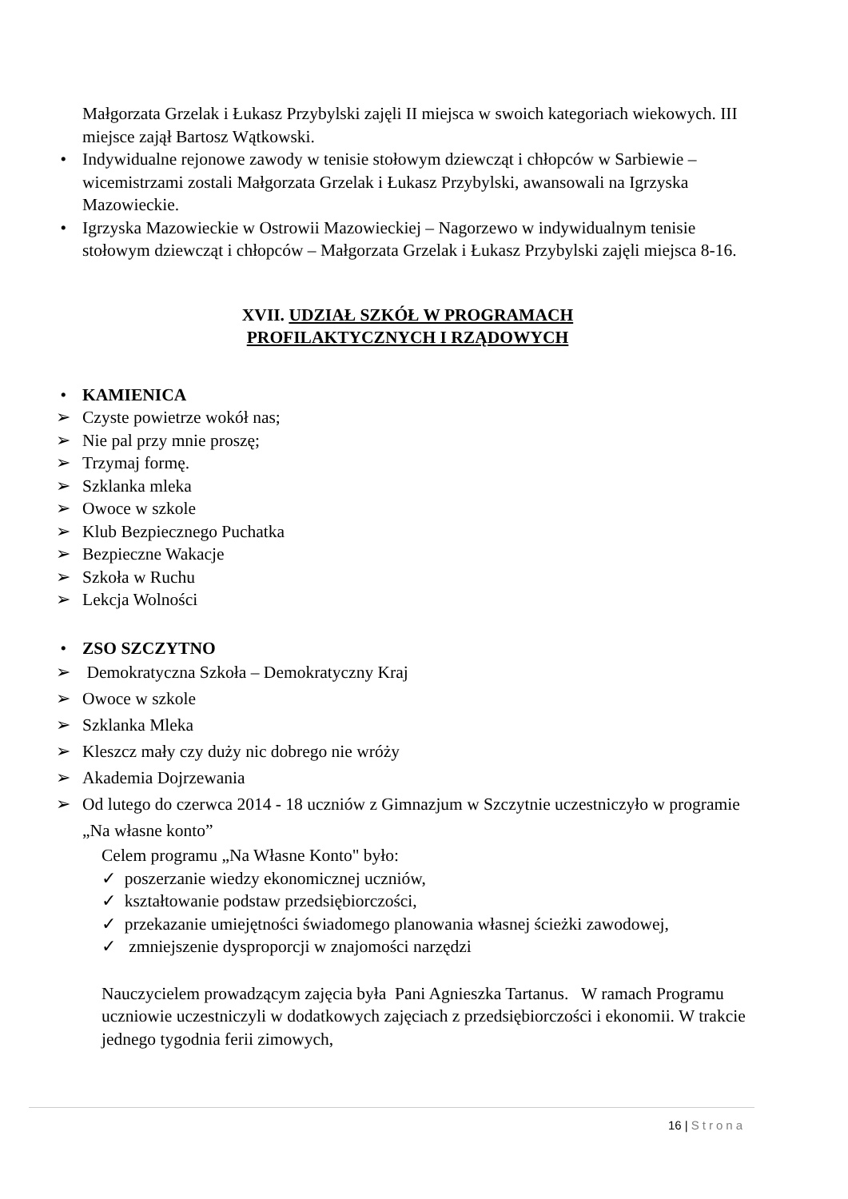Małgorzata Grzelak i Łukasz Przybylski zajęli II miejsca w swoich kategoriach wiekowych. III miejsce zajął Bartosz Wątkowski.
• Indywidualne rejonowe zawody w tenisie stołowym dziewcząt i chłopców w Sarbiewie – wicemistrzami zostali Małgorzata Grzelak i Łukasz Przybylski, awansowali na Igrzyska Mazowieckie.
• Igrzyska Mazowieckie w Ostrowii Mazowieckiej – Nagorzewo w indywidualnym tenisie stołowym dziewcząt i chłopców – Małgorzata Grzelak i Łukasz Przybylski zajęli miejsca 8-16.
XVII. UDZIAŁ SZKÓŁ W PROGRAMACH
PROFILAKTYCZNYCH I RZĄDOWYCH
• KAMIENICA
➢ Czyste powietrze wokół nas;
➢ Nie pal przy mnie proszę;
➢ Trzymaj formę.
➢ Szklanka mleka
➢ Owoce w szkole
➢ Klub Bezpiecznego Puchatka
➢ Bezpieczne Wakacje
➢ Szkoła w Ruchu
➢ Lekcja Wolności
• ZSO SZCZYTNO
➢ Demokratyczna Szkoła – Demokratyczny Kraj
➢ Owoce w szkole
➢ Szklanka Mleka
➢ Kleszcz mały czy duży nic dobrego nie wróży
➢ Akademia Dojrzewania
➢ Od lutego do czerwca 2014 - 18 uczniów z Gimnazjum w Szczytnie uczestniczyło w programie „Na własne konto”
Celem programu „Na Własne Konto" było:
✓ poszerzanie wiedzy ekonomicznej uczniów,
✓ kształtowanie podstaw przedsiębiorczości,
✓ przekazanie umiejętności świadomego planowania własnej ścieżki zawodowej,
✓ zmniejszenie dysproporcji w znajomości narzędzi
Nauczycielem prowadzącym zajęcia była Pani Agnieszka Tartanus. W ramach Programu uczniowie uczestniczyli w dodatkowych zajęciach z przedsiębiorczości i ekonomii. W trakcie jednego tygodnia ferii zimowych,
16 | Strona